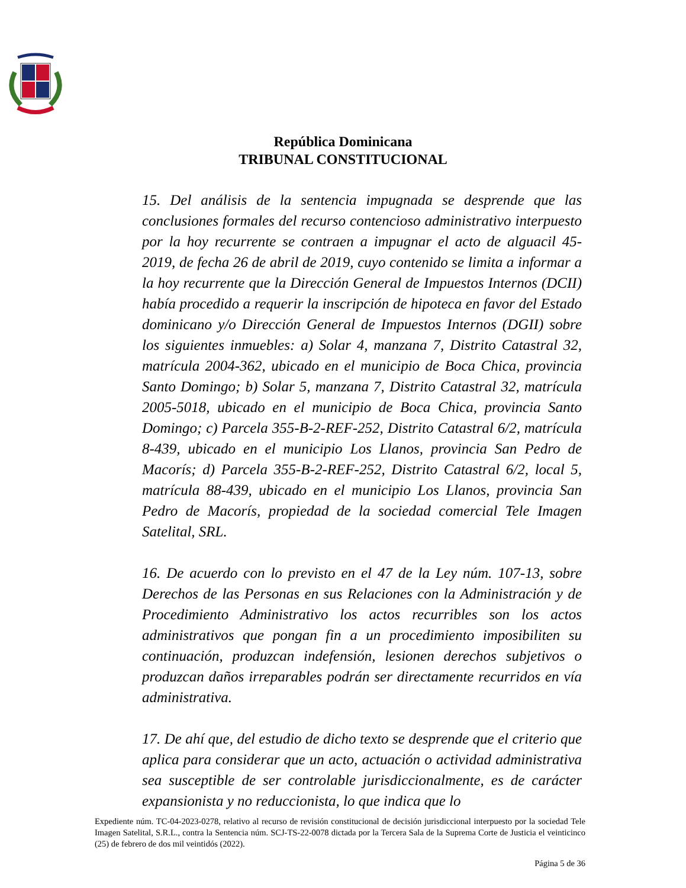República Dominicana
TRIBUNAL CONSTITUCIONAL
15. Del análisis de la sentencia impugnada se desprende que las conclusiones formales del recurso contencioso administrativo interpuesto por la hoy recurrente se contraen a impugnar el acto de alguacil 45-2019, de fecha 26 de abril de 2019, cuyo contenido se limita a informar a la hoy recurrente que la Dirección General de Impuestos Internos (DCII) había procedido a requerir la inscripción de hipoteca en favor del Estado dominicano y/o Dirección General de Impuestos Internos (DGII) sobre los siguientes inmuebles: a) Solar 4, manzana 7, Distrito Catastral 32, matrícula 2004-362, ubicado en el municipio de Boca Chica, provincia Santo Domingo; b) Solar 5, manzana 7, Distrito Catastral 32, matrícula 2005-5018, ubicado en el municipio de Boca Chica, provincia Santo Domingo; c) Parcela 355-B-2-REF-252, Distrito Catastral 6/2, matrícula 8-439, ubicado en el municipio Los Llanos, provincia San Pedro de Macorís; d) Parcela 355-B-2-REF-252, Distrito Catastral 6/2, local 5, matrícula 88-439, ubicado en el municipio Los Llanos, provincia San Pedro de Macorís, propiedad de la sociedad comercial Tele Imagen Satelital, SRL.
16. De acuerdo con lo previsto en el 47 de la Ley núm. 107-13, sobre Derechos de las Personas en sus Relaciones con la Administración y de Procedimiento Administrativo los actos recurribles son los actos administrativos que pongan fin a un procedimiento imposibiliten su continuación, produzcan indefensión, lesionen derechos subjetivos o produzcan daños irreparables podrán ser directamente recurridos en vía administrativa.
17. De ahí que, del estudio de dicho texto se desprende que el criterio que aplica para considerar que un acto, actuación o actividad administrativa sea susceptible de ser controlable jurisdiccionalmente, es de carácter expansionista y no reduccionista, lo que indica que lo
Expediente núm. TC-04-2023-0278, relativo al recurso de revisión constitucional de decisión jurisdiccional interpuesto por la sociedad Tele Imagen Satelital, S.R.L., contra la Sentencia núm. SCJ-TS-22-0078 dictada por la Tercera Sala de la Suprema Corte de Justicia el veinticinco (25) de febrero de dos mil veintidós (2022).
Página 5 de 36